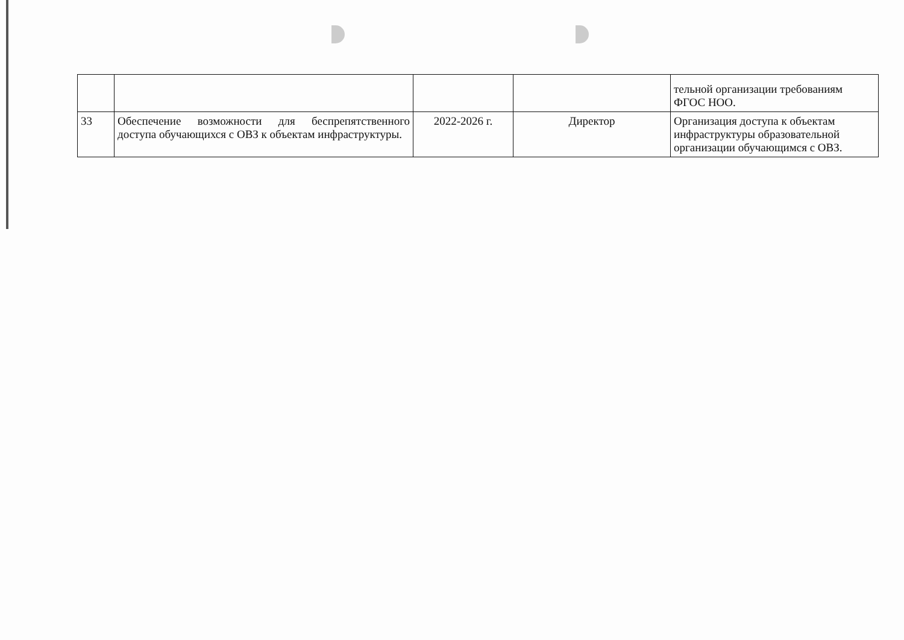| | | | | тельной организации требованиям ФГОС НОО. |
| 33 | Обеспечение возможности для беспрепятственного доступа обучающихся с ОВЗ к объектам инфраструктуры. | 2022-2026 г. | Директор | Организация доступа к объектам инфраструктуры образовательной организации обучающимся с ОВЗ. |